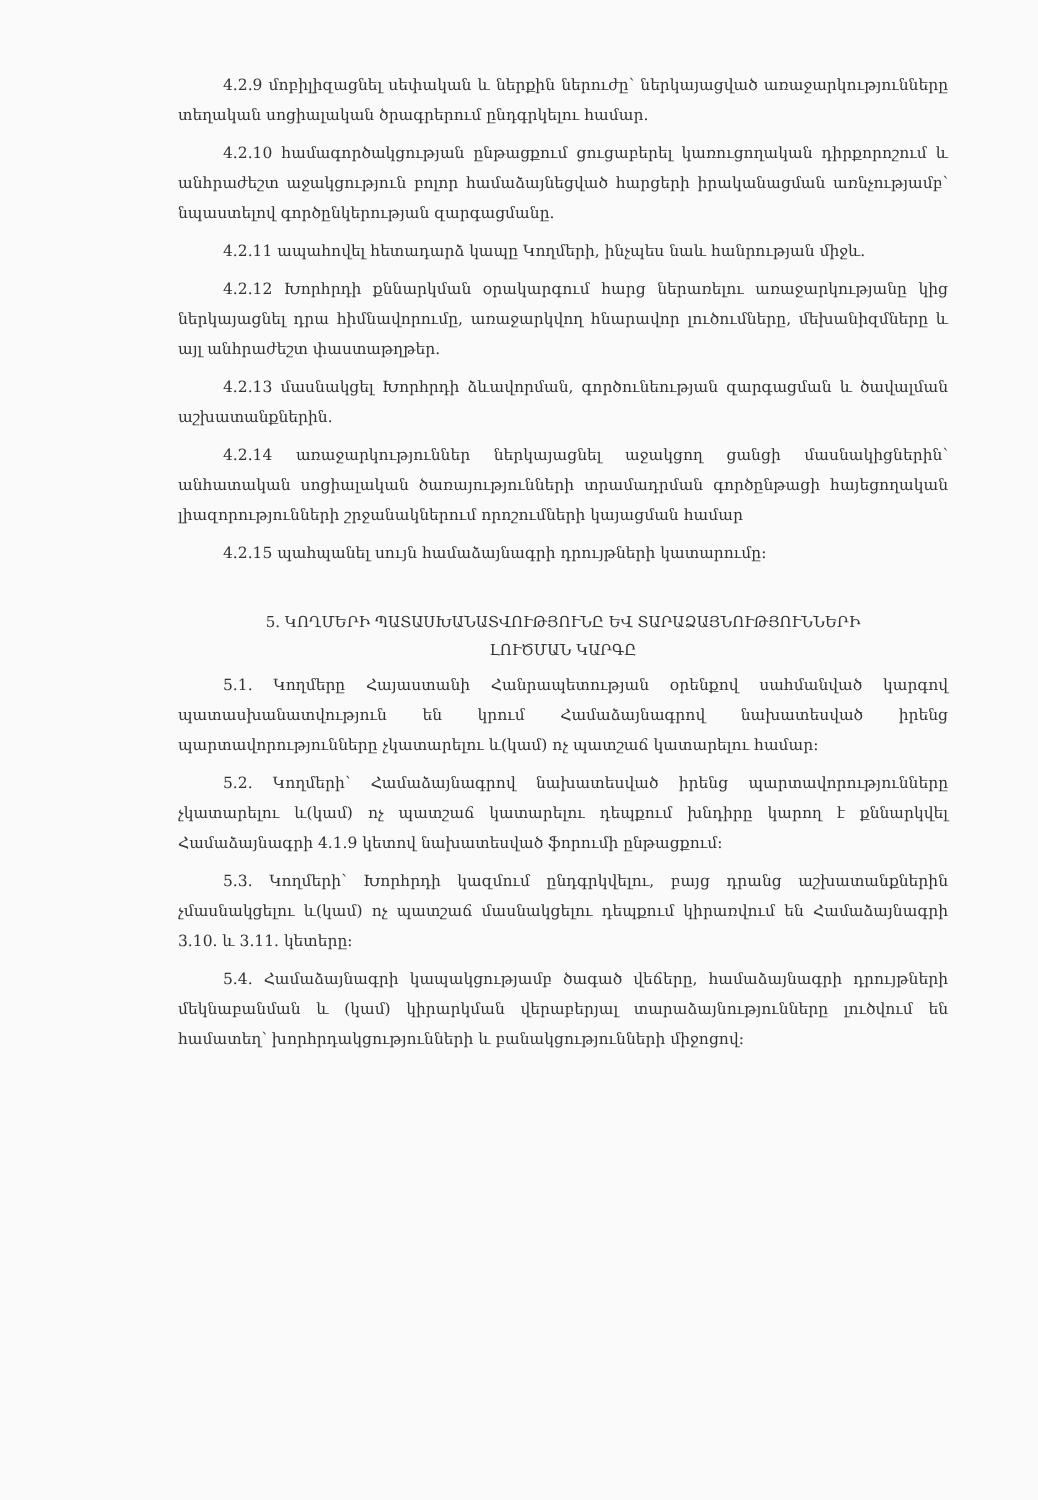4.2.9 մոբիլիզացնել սեփական և ներքին ներուժը՝ ներկայացված առաջարկությունները տեղական սոցիալական ծրագրերում ընդգրկելու համար.
4.2.10 համագործակցության ընթացքում ցուցաբերել կառուցողական դիրքորոշում և անհրաժեշտ աջակցություն բոլոր համաձայնեցված հարցերի իրականացման առնչությամբ՝ նպաստելով գործընկերության զարգացմանը.
4.2.11 ապահովել հետադարձ կապը Կողմերի, ինչպես նաև հանրության միջև.
4.2.12 Խորհրդի քննարկման օրակարգում հարց ներառելու առաջարկությանը կից ներկայացնել դրա հիմնավորումը, առաջարկվող հնարավոր լուծումները, մեխանիզմները և այլ անհրաժեշտ փաստաթղթեր.
4.2.13 մասնակցել Խորհրդի ձևավորման, գործունեության զարգացման և ծավալման աշխատանքներին.
4.2.14 առաջարկություններ ներկայացնել աջակցող ցանցի մասնակիցներին՝ անհատական սոցիալական ծառայությունների տրամադրման գործընթացի հայեցողական լիազորությունների շրջանակներում որոշումների կայացման համար
4.2.15 պահպանել սույն համաձայնագրի դրույթների կատարումը:
5. ԿՈՂՄԵՐԻ ՊԱՏԱՍԽԱՆԱՏՎՈՒԹՅՈՒՆԸ ԵՎ ՏԱՐԱՁԱՅՆՈՒԹՅՈՒՆՆԵՐԻ
ԼՈՒԾՄԱՆ ԿԱՐԳԸ
5.1. Կողմերը Հայաստանի Հանրապետության օրենքով սահմանված կարգով պատասխանատվություն են կրում Համաձայնագրով նախատեսված իրենց պարտավորությունները չկատարելու և(կամ) ոչ պատշաճ կատարելու համար:
5.2. Կողմերի՝ Համաձայնագրով նախատեսված իրենց պարտավորությունները չկատարելու և(կամ) ոչ պատշաճ կատարելու դեպքում խնդիրը կարող է քննարկվել Համաձայնագրի 4.1.9 կետով նախատեսված ֆորումի ընթացքում:
5.3. Կողմերի՝ Խորհրդի կազմում ընդգրկվելու, բայց դրանց աշխատանքներին չմասնակցելու և(կամ) ոչ պատշաճ մասնակցելու դեպքում կիրառվում են Համաձայնագրի 3.10. և 3.11. կետերը:
5.4. Համաձայնագրի կապակցությամբ ծագած վեճերը, համաձայնագրի դրույթների մեկնաբանման և (կամ) կիրարկման վերաբերյալ տարաձայնությունները լուծվում են համատեղ՝ խորհրդակցությունների և բանակցությունների միջոցով: